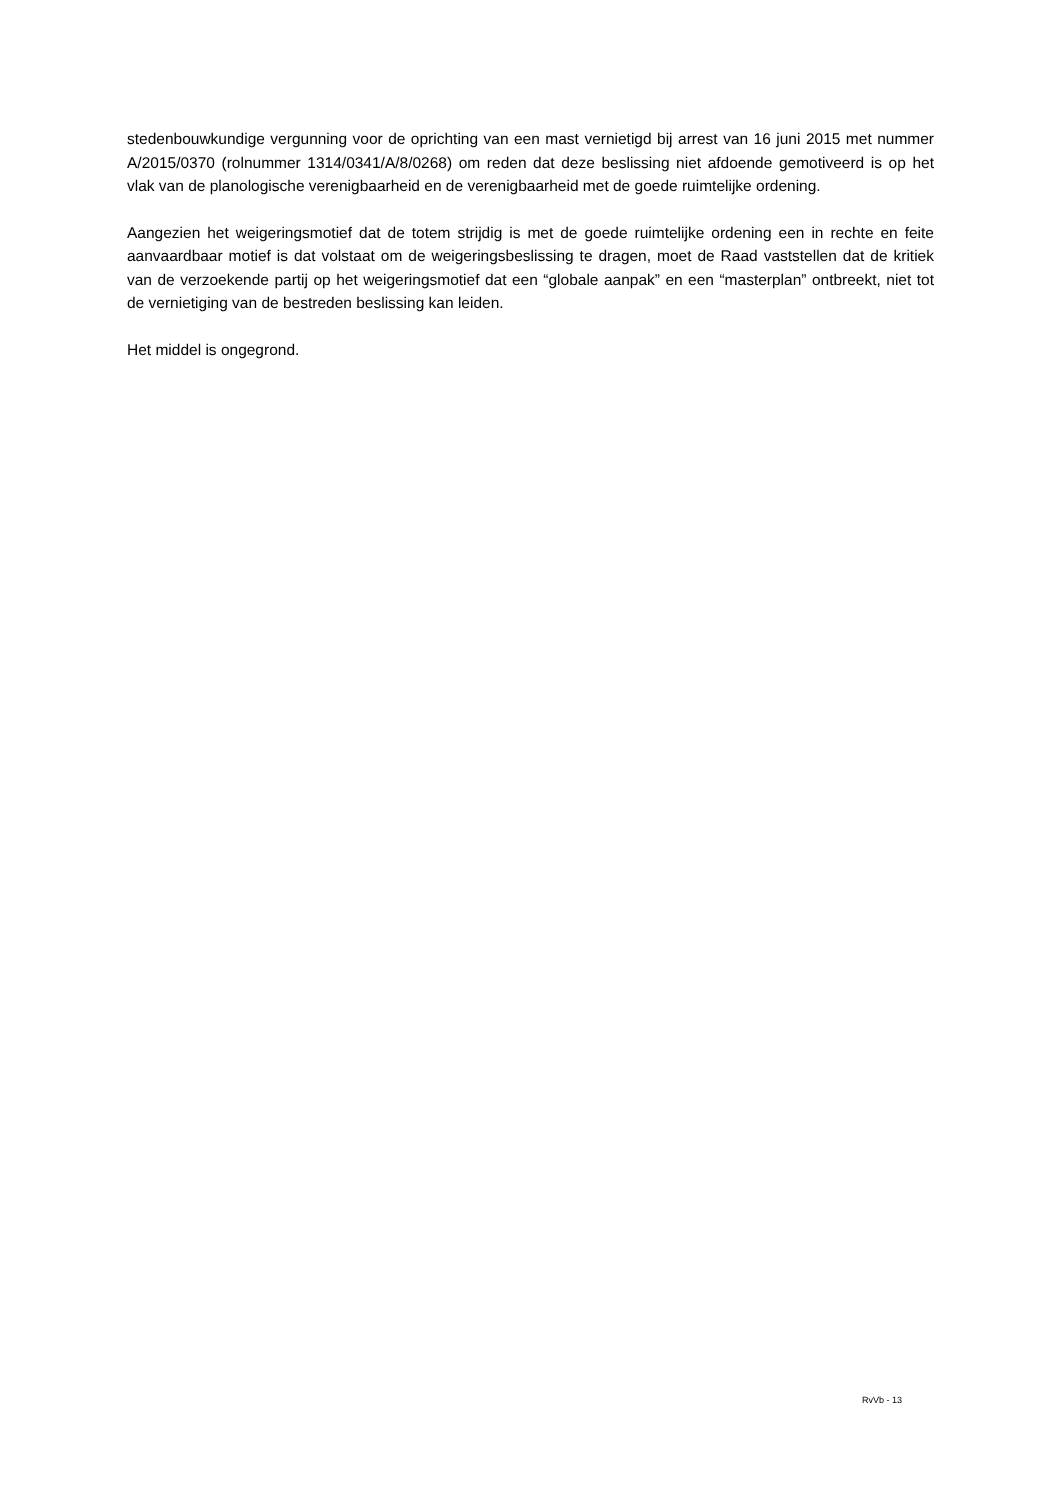stedenbouwkundige vergunning voor de oprichting van een mast vernietigd bij arrest van 16 juni 2015 met nummer A/2015/0370 (rolnummer 1314/0341/A/8/0268) om reden dat deze beslissing niet afdoende gemotiveerd is op het vlak van de planologische verenigbaarheid en de verenigbaarheid met de goede ruimtelijke ordening.
Aangezien het weigeringsmotief dat de totem strijdig is met de goede ruimtelijke ordening een in rechte en feite aanvaardbaar motief is dat volstaat om de weigeringsbeslissing te dragen, moet de Raad vaststellen dat de kritiek van de verzoekende partij op het weigeringsmotief dat een “globale aanpak” en een “masterplan” ontbreekt, niet tot de vernietiging van de bestreden beslissing kan leiden.
Het middel is ongegrond.
RvVb - 13